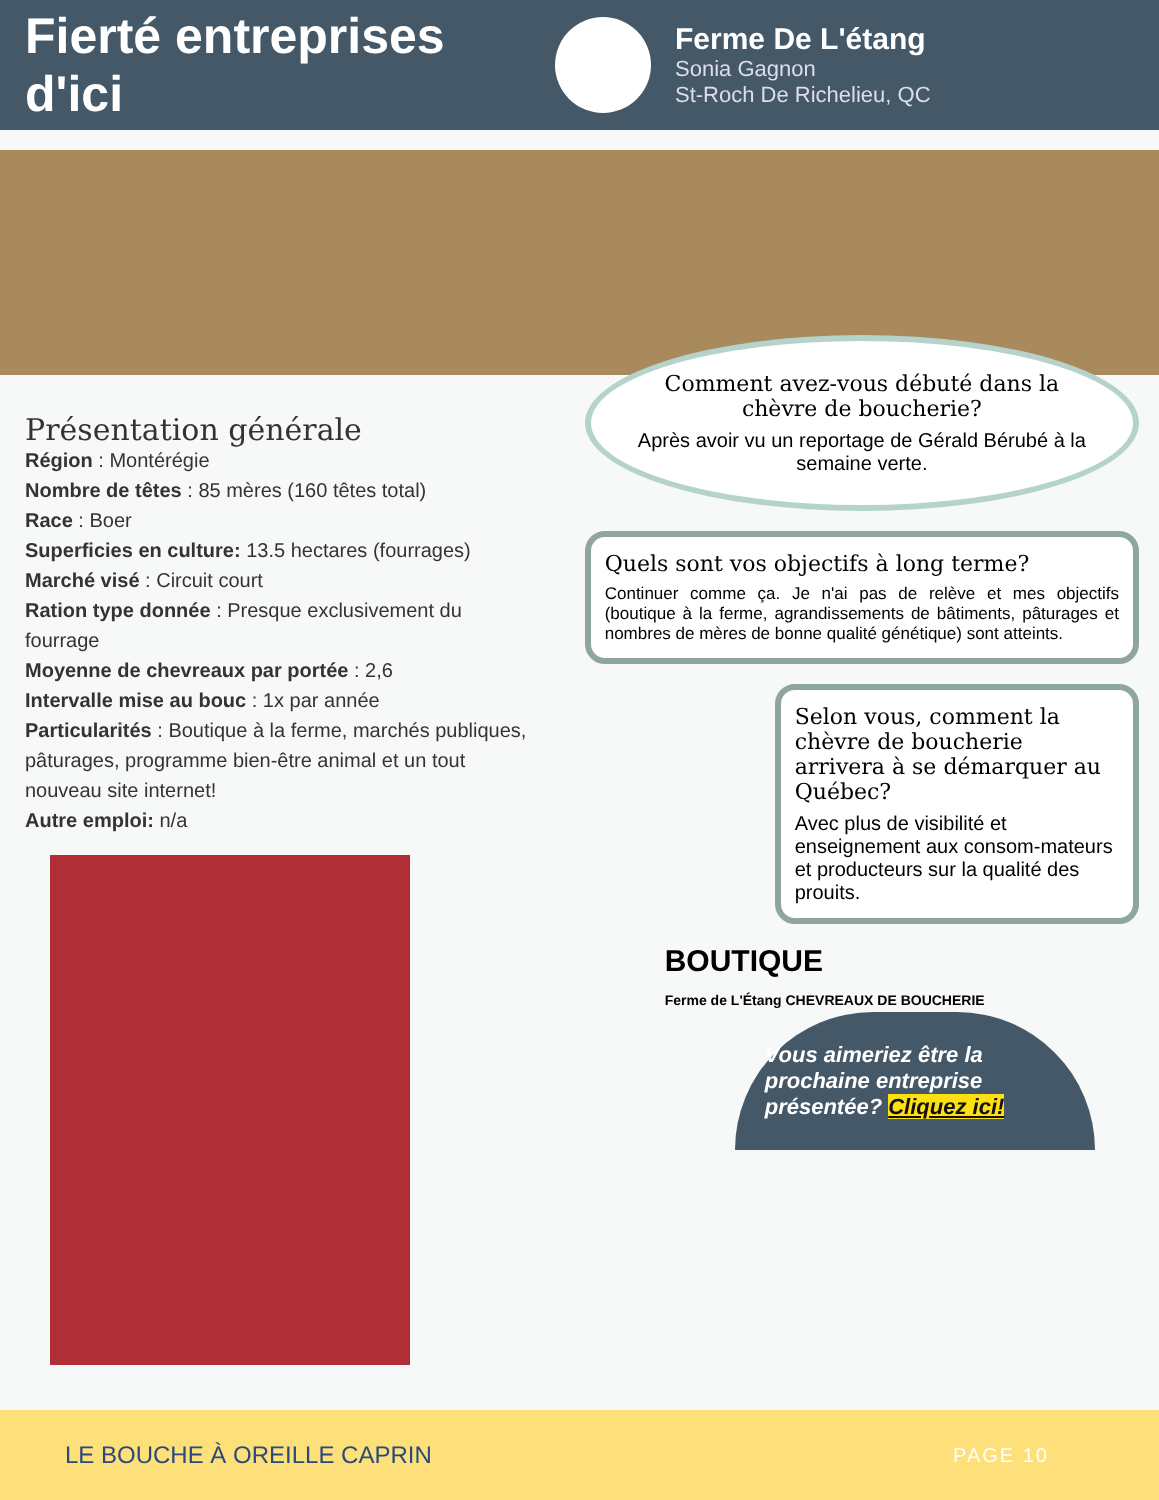Fierté entreprises d'ici
Ferme De L'étang
Sonia Gagnon
St-Roch De Richelieu, QC
Présentation générale
Région : Montérégie
Nombre de têtes : 85 mères (160 têtes total)
Race : Boer
Superficies en culture: 13.5 hectares (fourrages)
Marché visé : Circuit court
Ration type donnée : Presque exclusivement du fourrage
Moyenne de chevreaux par portée : 2,6
Intervalle mise au bouc : 1x par année
Particularités : Boutique à la ferme, marchés publiques, pâturages, programme bien-être animal et un tout nouveau site internet!
Autre emploi: n/a
Comment avez-vous débuté dans la chèvre de boucherie?
Après avoir vu un reportage de Gérald Bérubé à la semaine verte.
Quels sont vos objectifs à long terme?
Continuer comme ça. Je n'ai pas de relève et mes objectifs (boutique à la ferme, agrandissements de bâtiments, pâturages et nombres de mères de bonne qualité génétique) sont atteints.
Selon vous, comment la chèvre de boucherie arrivera à se démarquer au Québec?
Avec plus de visibilité et enseignement aux consom-mateurs et producteurs sur la qualité des prouits.
BOUTIQUE
Ferme de L'Étang CHEVREAUX DE BOUCHERIE
Vous aimeriez être la prochaine entreprise présentée? Cliquez ici!
LE BOUCHE À OREILLE CAPRIN PAGE 10